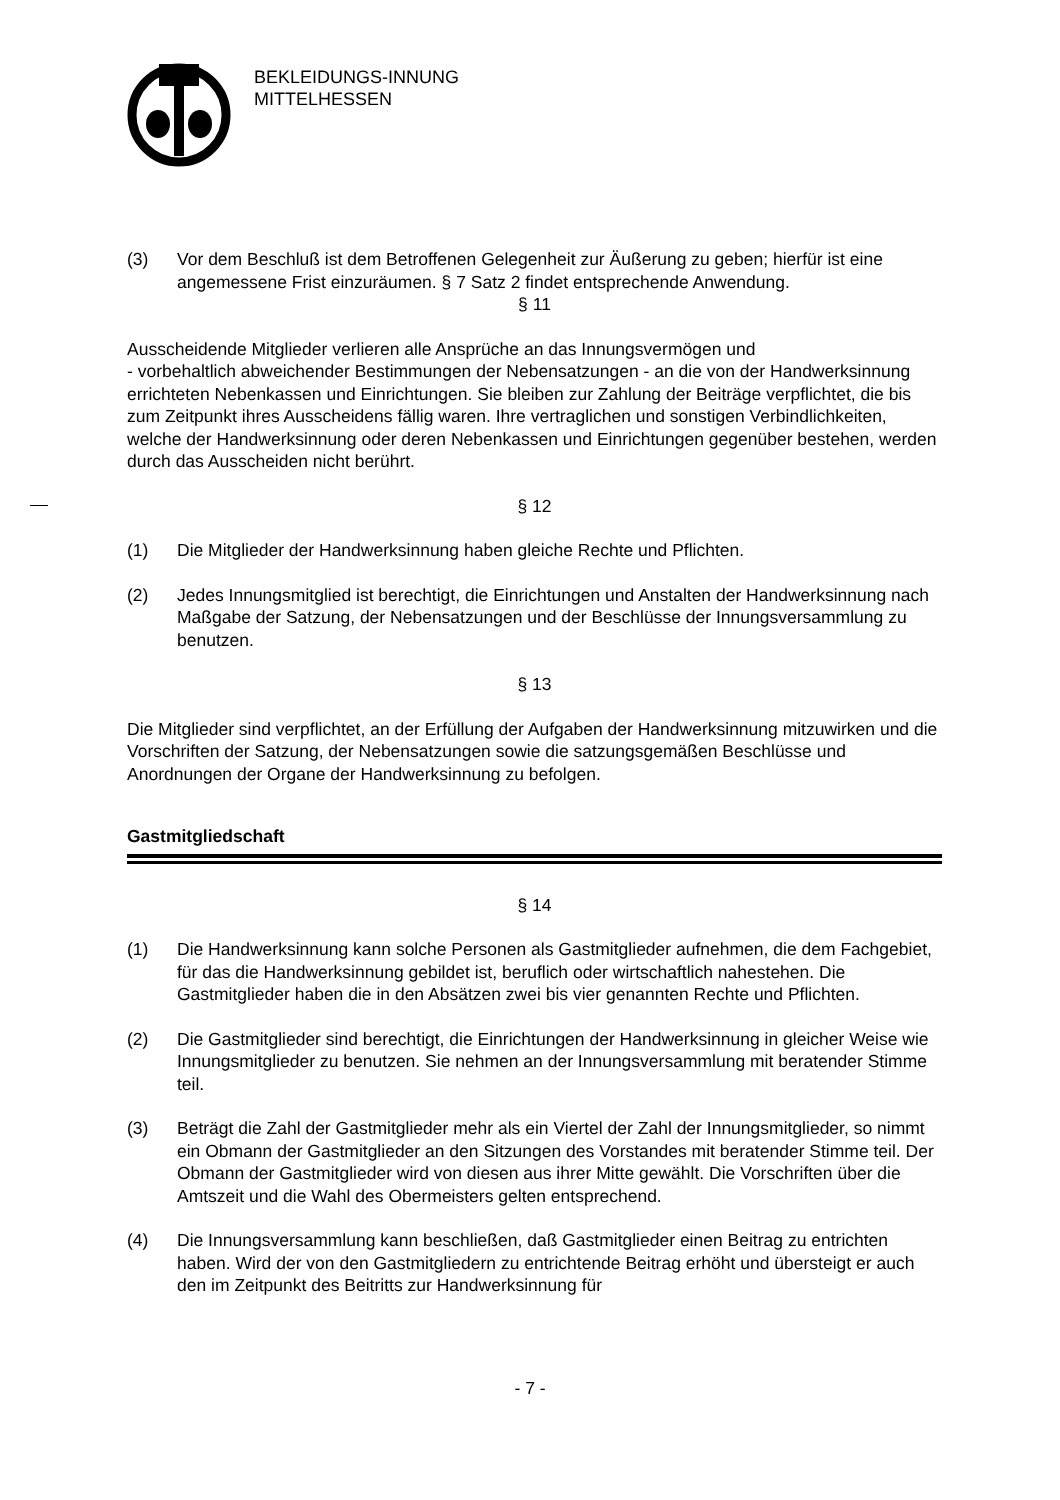BEKLEIDUNGS-INNUNG
MITTELHESSEN
(3) Vor dem Beschluß ist dem Betroffenen Gelegenheit zur Äußerung zu geben; hierfür ist eine angemessene Frist einzuräumen. § 7 Satz 2 findet entsprechende Anwendung.
§ 11
Ausscheidende Mitglieder verlieren alle Ansprüche an das Innungsvermögen und
- vorbehaltlich abweichender Bestimmungen der Nebensatzungen - an die von der Handwerksinnung errichteten Nebenkassen und Einrichtungen. Sie bleiben zur Zahlung der Beiträge verpflichtet, die bis zum Zeitpunkt ihres Ausscheidens fällig waren. Ihre vertraglichen und sonstigen Verbindlichkeiten, welche der Handwerksinnung oder deren Nebenkassen und Einrichtungen gegenüber bestehen, werden durch das Ausscheiden nicht berührt.
§ 12
(1) Die Mitglieder der Handwerksinnung haben gleiche Rechte und Pflichten.
(2) Jedes Innungsmitglied ist berechtigt, die Einrichtungen und Anstalten der Handwerksinnung nach Maßgabe der Satzung, der Nebensatzungen und der Beschlüsse der Innungsversammlung zu benutzen.
§ 13
Die Mitglieder sind verpflichtet, an der Erfüllung der Aufgaben der Handwerksinnung mitzuwirken und die Vorschriften der Satzung, der Nebensatzungen sowie die satzungsgemäßen Beschlüsse und Anordnungen der Organe der Handwerksinnung zu befolgen.
Gastmitgliedschaft
§ 14
(1) Die Handwerksinnung kann solche Personen als Gastmitglieder aufnehmen, die dem Fachgebiet, für das die Handwerksinnung gebildet ist, beruflich oder wirtschaftlich nahestehen. Die Gastmitglieder haben die in den Absätzen zwei bis vier genannten Rechte und Pflichten.
(2) Die Gastmitglieder sind berechtigt, die Einrichtungen der Handwerksinnung in gleicher Weise wie Innungsmitglieder zu benutzen. Sie nehmen an der Innungsversammlung mit beratender Stimme teil.
(3) Beträgt die Zahl der Gastmitglieder mehr als ein Viertel der Zahl der Innungsmitglieder, so nimmt ein Obmann der Gastmitglieder an den Sitzungen des Vorstandes mit beratender Stimme teil. Der Obmann der Gastmitglieder wird von diesen aus ihrer Mitte gewählt. Die Vorschriften über die Amtszeit und die Wahl des Obermeisters gelten entsprechend.
(4) Die Innungsversammlung kann beschließen, daß Gastmitglieder einen Beitrag zu entrichten haben. Wird der von den Gastmitgliedern zu entrichtende Beitrag erhöht und übersteigt er auch den im Zeitpunkt des Beitritts zur Handwerksinnung für
- 7 -